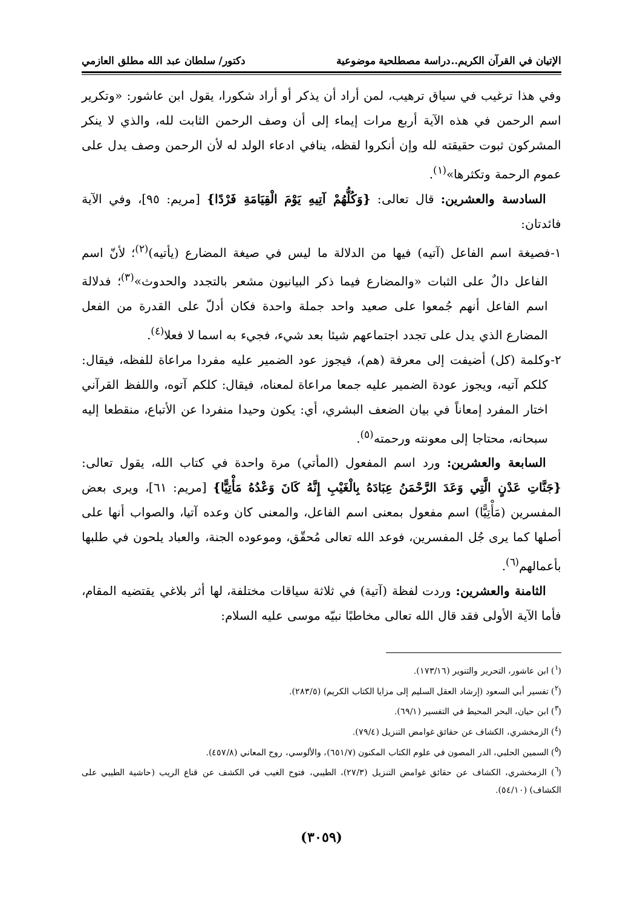الإتيان في القرآن الكريم..دراسة مصطلحية موضوعية دكتور/ سلطان عبد الله مطلق العازمي
وفي هذا ترغيب في سياق ترهيب، لمن أراد أن يذكر أو أراد شكورا، يقول ابن عاشور: «وتكرير اسم الرحمن في هذه الآية أربع مرات إيماء إلى أن وصف الرحمن الثابت لله، والذي لا ينكر المشركون ثبوت حقيقته لله وإن أنكروا لفظه، ينافي ادعاء الولد له لأن الرحمن وصف يدل على عموم الرحمة وتكثرها»<sup>(١)</sup>.
السادسة والعشرين: قال تعالى: {وَكُلُّهُمْ آتِيهِ يَوْمَ الْقِيَامَةِ فَرْدًا} [مريم: ٩٥]، وفي الآية فائدتان:
١-فصيغة اسم الفاعل (آتيه) فيها من الدلالة ما ليس في صيغة المضارع (يأتيه)<sup>(٢)</sup>؛ لأنّ اسم الفاعل دالٌ على الثبات «والمضارع فيما ذكر البيانيون مشعر بالتجدد والحدوث»<sup>(٣)</sup>؛ فدلالة اسم الفاعل أنهم جُمعوا على صعيد واحد جملة واحدة فكان أدلّ على القدرة من الفعل المضارع الذي يدل على تجدد اجتماعهم شيئا بعد شيء، فجيء به اسما لا فعلا<sup>(٤)</sup>.
٢-وكلمة (كل) أضيفت إلى معرفة (هم)، فيجوز عود الضمير عليه مفردا مراعاة للفظه، فيقال: كلكم آتيه، ويجوز عودة الضمير عليه جمعا مراعاة لمعناه، فيقال: كلكم آتوه، واللفظ القرآني اختار المفرد إمعاناً في بيان الضعف البشري، أي: يكون وحيدا منفردا عن الأتباع، منقطعا إليه سبحانه، محتاجا إلى معونته ورحمته<sup>(٥)</sup>.
السابعة والعشرين: ورد اسم المفعول (المأتي) مرة واحدة في كتاب الله، يقول تعالى: {جَنَّاتِ عَدْنٍ الَّتِي وَعَدَ الرَّحْمَنُ عِبَادَهُ بِالْغَيْبِ إِنَّهُ كَانَ وَعْدُهُ مَأْتِيًّا} [مريم: ٦١]، ويرى بعض المفسرين (مَأْتِيًّا) اسم مفعول بمعنى اسم الفاعل، والمعنى كان وعده آتيا، والصواب أنها على أصلها كما يرى جُل المفسرين، فوعد الله تعالى مُحقّق، وموعوده الجنة، والعباد يلحون في طلبها بأعمالهم<sup>(٦)</sup>.
الثامنة والعشرين: وردت لفظة (آتية) في ثلاثة سياقات مختلفة، لها أثر بلاغي يقتضيه المقام، فأما الآية الأولى فقد قال الله تعالى مخاطبًا نبيّه موسى عليه السلام:
(<sup>١</sup>) ابن عاشور، التحرير والتنوير (١٧٣/١٦).
(<sup>٢</sup>) تفسير أبي السعود (إرشاد العقل السليم إلى مزايا الكتاب الكريم) (٢٨٣/٥).
(<sup>٣</sup>) ابن حيان، البحر المحيط في التفسير (٦٩/١).
(<sup>٤</sup>) الزمخشري، الكشاف عن حقائق غوامض التنزيل (٧٩/٤).
(<sup>٥</sup>) السمين الحلبي، الدر المصون في علوم الكتاب المكنون (٦٥١/٧)، والألوسي، روح المعاني (٤٥٧/٨).
(<sup>٦</sup>) الزمخشري، الكشاف عن حقائق غوامض التنزيل (٢٧/٣)، الطيبي، فتوح الغيب في الكشف عن قناع الريب (حاشية الطيبي على الكشاف) (٥٤/١٠).
(٣٠٥٩)